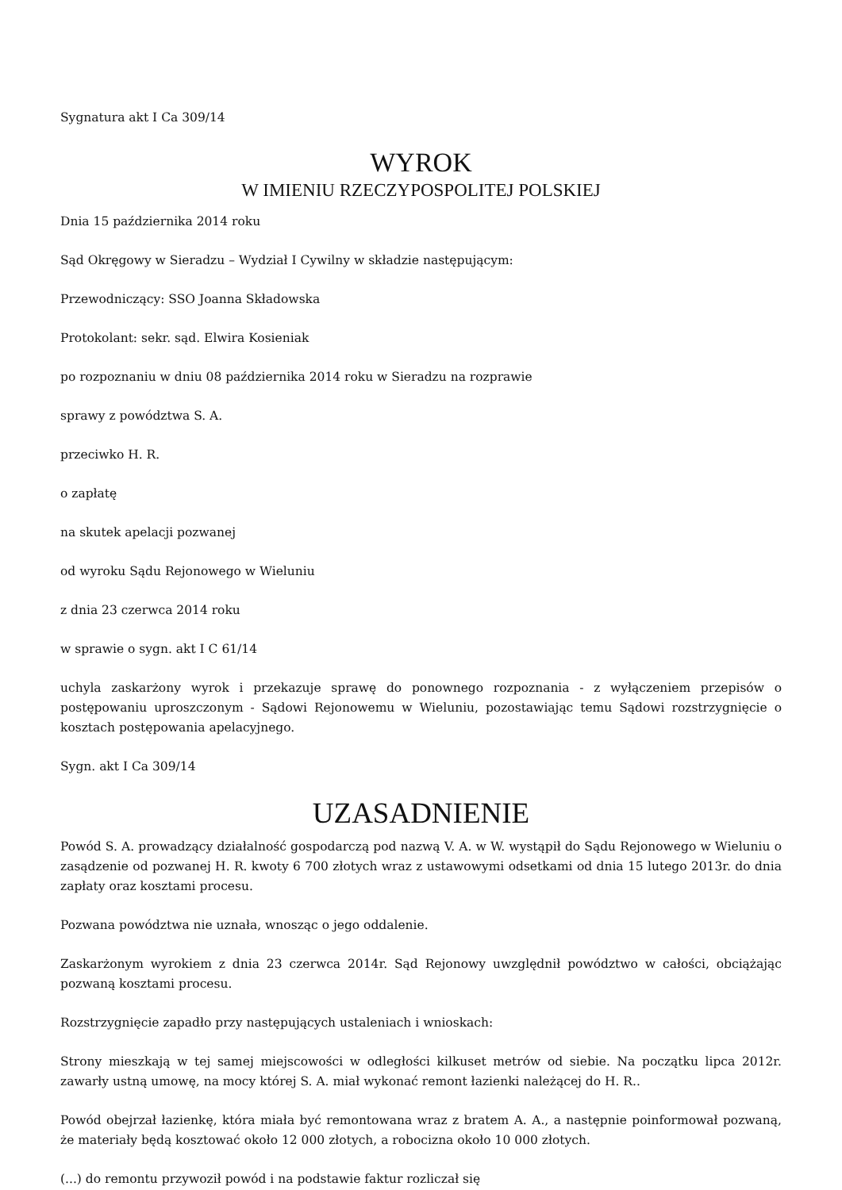Sygnatura akt I Ca 309/14
WYROK
W IMIENIU RZECZYPOSPOLITEJ POLSKIEJ
Dnia 15 października 2014 roku
Sąd Okręgowy w Sieradzu – Wydział I Cywilny w składzie następującym:
Przewodniczący: SSO Joanna Składowska
Protokolant: sekr. sąd. Elwira Kosieniak
po rozpoznaniu w dniu 08 października 2014 roku w Sieradzu na rozprawie
sprawy z powództwa S. A.
przeciwko H. R.
o zapłatę
na skutek apelacji pozwanej
od wyroku Sądu Rejonowego w Wieluniu
z dnia 23 czerwca 2014 roku
w sprawie o sygn. akt I C 61/14
uchyla zaskarżony wyrok i przekazuje sprawę do ponownego rozpoznania - z wyłączeniem przepisów o postępowaniu uproszczonym - Sądowi Rejonowemu w Wieluniu, pozostawiając temu Sądowi rozstrzygnięcie o kosztach postępowania apelacyjnego.
Sygn. akt I Ca 309/14
UZASADNIENIE
Powód S. A. prowadzący działalność gospodarczą pod nazwą V. A. w W. wystąpił do Sądu Rejonowego w Wieluniu o zasądzenie od pozwanej H. R. kwoty 6 700 złotych wraz z ustawowymi odsetkami od dnia 15 lutego 2013r. do dnia zapłaty oraz kosztami procesu.
Pozwana powództwa nie uznała, wnosząc o jego oddalenie.
Zaskarżonym wyrokiem z dnia 23 czerwca 2014r. Sąd Rejonowy uwzględnił powództwo w całości, obciążając pozwaną kosztami procesu.
Rozstrzygnięcie zapadło przy następujących ustaleniach i wnioskach:
Strony mieszkają w tej samej miejscowości w odległości kilkuset metrów od siebie. Na początku lipca 2012r. zawarły ustną umowę, na mocy której S. A. miał wykonać remont łazienki należącej do H. R..
Powód obejrzał łazienkę, która miała być remontowana wraz z bratem A. A., a następnie poinformował pozwaną, że materiały będą kosztować około 12 000 złotych, a robocizna około 10 000 złotych.
(...) do remontu przywoził powód i na podstawie faktur rozliczał się